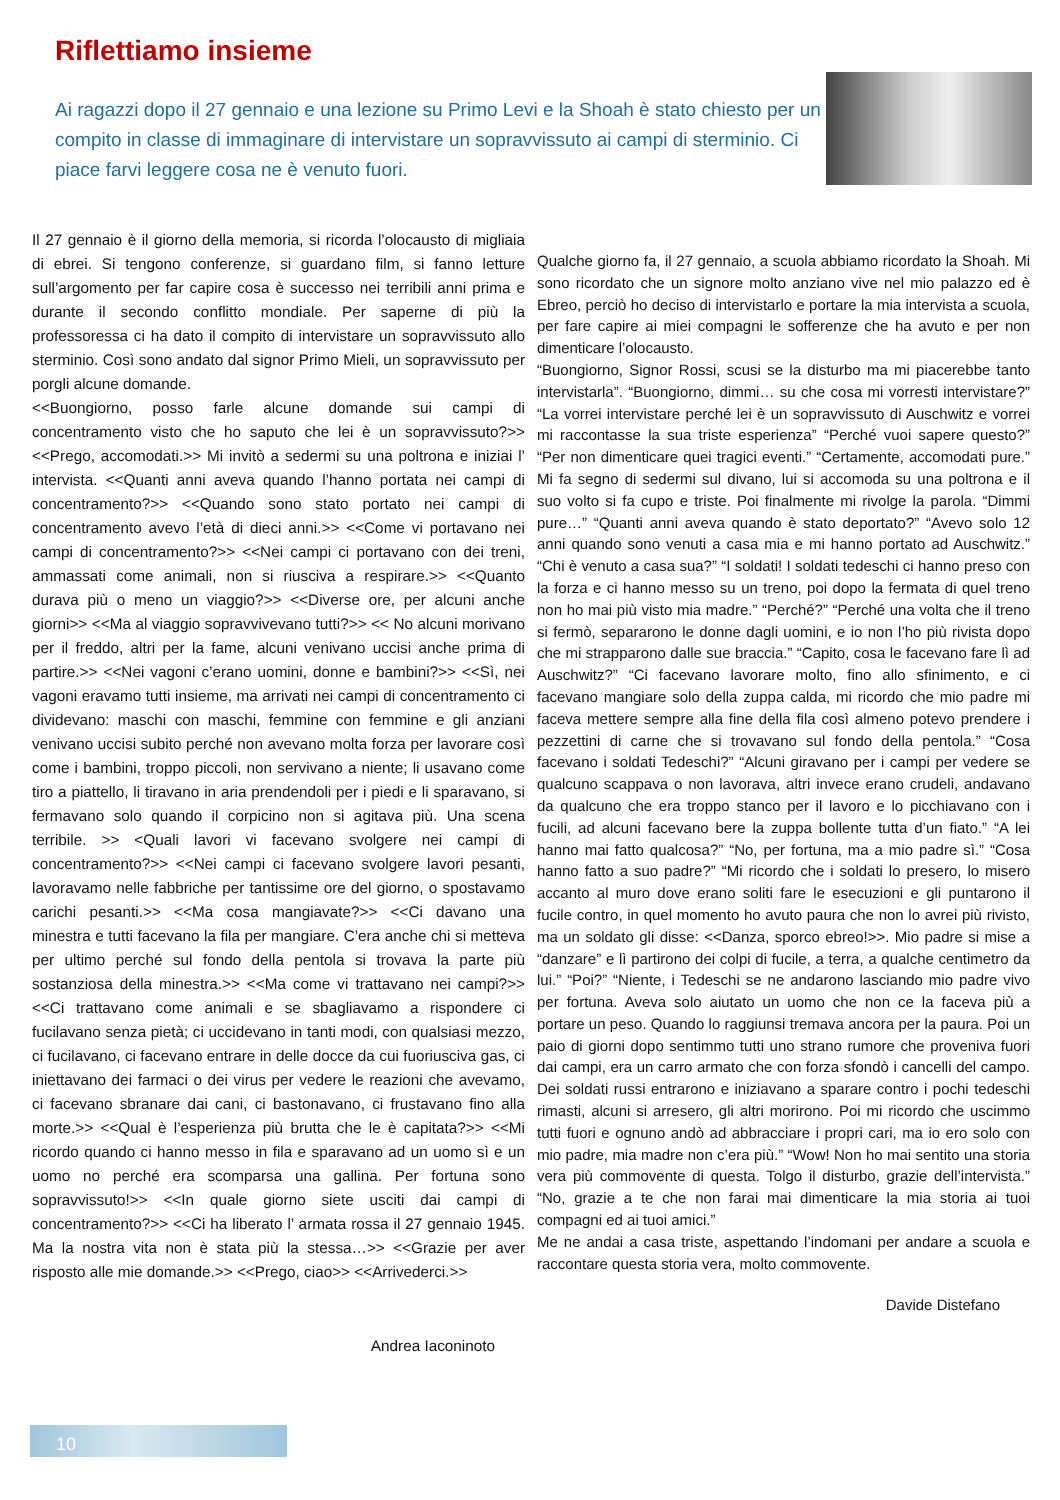Riflettiamo insieme
Ai ragazzi dopo il 27 gennaio e una lezione su Primo Levi e la Shoah è stato chiesto per un compito in classe di immaginare di intervistare un sopravvissuto ai campi di sterminio. Ci piace farvi leggere cosa ne è venuto fuori.
Il 27 gennaio è il giorno della memoria, si ricorda l’olocausto di migliaia di ebrei. Si tengono conferenze, si guardano film, si fanno letture sull’argomento per far capire cosa è successo nei terribili anni prima e durante il secondo conflitto mondiale. Per saperne di più la professoressa ci ha dato il compito di intervistare un sopravvissuto allo sterminio. Così sono andato dal signor Primo Mieli, un sopravvissuto per porgli alcune domande.
<<Buongiorno, posso farle alcune domande sui campi di concentramento visto che ho saputo che lei è un sopravvissuto?>> <<Prego, accomodati.>> Mi invitò a sedermi su una poltrona e iniziai l’ intervista. <<Quanti anni aveva quando l’hanno portata nei campi di concentramento?>> <<Quando sono stato portato nei campi di concentramento avevo l’età di dieci anni.>> <<Come vi portavano nei campi di concentramento?>> <<Nei campi ci portavano con dei treni, ammassati come animali, non si riusciva a respirare.>> <<Quanto durava più o meno un viaggio?>> <<Diverse ore, per alcuni anche giorni>> <<Ma al viaggio sopravvivevano tutti?>> << No alcuni morivano per il freddo, altri per la fame, alcuni venivano uccisi anche prima di partire.>> <<Nei vagoni c’erano uomini, donne e bambini?>> <<Sì, nei vagoni eravamo tutti insieme, ma arrivati nei campi di concentramento ci dividevano: maschi con maschi, femmine con femmine e gli anziani venivano uccisi subito perché non avevano molta forza per lavorare così come i bambini, troppo piccoli, non servivano a niente; li usavano come tiro a piattello, li tiravano in aria prendendoli per i piedi e li sparavano, si fermavano solo quando il corpicino non si agitava più. Una scena terribile. >> <Quali lavori vi facevano svolgere nei campi di concentramento?>> <<Nei campi ci facevano svolgere lavori pesanti, lavoravamo nelle fabbriche per tantissime ore del giorno, o spostavamo carichi pesanti.>> <<Ma cosa mangiavate?>> <<Ci davano una minestra e tutti facevano la fila per mangiare. C’era anche chi si metteva per ultimo perché sul fondo della pentola si trovava la parte più sostanziosa della minestra.>> <<Ma come vi trattavano nei campi?>> <<Ci trattavano come animali e se sbagliavamo a rispondere ci fucilavano senza pietà; ci uccidevano in tanti modi, con qualsiasi mezzo, ci fucilavano, ci facevano entrare in delle docce da cui fuoriusciva gas, ci iniettavano dei farmaci o dei virus per vedere le reazioni che avevamo, ci facevano sbranare dai cani, ci bastonavano, ci frustavano fino alla morte.>> <<Qual è l’esperienza più brutta che le è capitata?>> <<Mi ricordo quando ci hanno messo in fila e sparavano ad un uomo sì e un uomo no perché era scomparsa una gallina. Per fortuna sono sopravvissuto!>> <<In quale giorno siete usciti dai campi di concentramento?>> <<Ci ha liberato l’ armata rossa il 27 gennaio 1945. Ma la nostra vita non è stata più la stessa…>> <<Grazie per aver risposto alle mie domande.>> <<Prego, ciao>> <<Arrivederci.>>
Andrea Iaconinoto
Qualche giorno fa, il 27 gennaio, a scuola abbiamo ricordato la Shoah. Mi sono ricordato che un signore molto anziano vive nel mio palazzo ed è Ebreo, perciò ho deciso di intervistarlo e portare la mia intervista a scuola, per fare capire ai miei compagni le sofferenze che ha avuto e per non dimenticare l’olocausto.
“Buongiorno, Signor Rossi, scusi se la disturbo ma mi piacerebbe tanto intervistarla”. “Buongiorno, dimmi… su che cosa mi vorresti intervistare?” “La vorrei intervistare perché lei è un sopravvissuto di Auschwitz e vorrei mi raccontasse la sua triste esperienza” “Perché vuoi sapere questo?” “Per non dimenticare quei tragici eventi.” “Certamente, accomodati pure.” Mi fa segno di sedermi sul divano, lui si accomoda su una poltrona e il suo volto si fa cupo e triste. Poi finalmente mi rivolge la parola. “Dimmi pure…” “Quanti anni aveva quando è stato deportato?” “Avevo solo 12 anni quando sono venuti a casa mia e mi hanno portato ad Auschwitz.” “Chi è venuto a casa sua?” “I soldati! I soldati tedeschi ci hanno preso con la forza e ci hanno messo su un treno, poi dopo la fermata di quel treno non ho mai più visto mia madre.” “Perché?” “Perché una volta che il treno si fermò, separarono le donne dagli uomini, e io non l’ho più rivista dopo che mi strapparono dalle sue braccia.” “Capito, cosa le facevano fare lì ad Auschwitz?” “Ci facevano lavorare molto, fino allo sfinimento, e ci facevano mangiare solo della zuppa calda, mi ricordo che mio padre mi faceva mettere sempre alla fine della fila così almeno potevo prendere i pezzettini di carne che si trovavano sul fondo della pentola.” “Cosa facevano i soldati Tedeschi?” “Alcuni giravano per i campi per vedere se qualcuno scappava o non lavorava, altri invece erano crudeli, andavano da qualcuno che era troppo stanco per il lavoro e lo picchiavano con i fucili, ad alcuni facevano bere la zuppa bollente tutta d’un fiato.” “A lei hanno mai fatto qualcosa?” “No, per fortuna, ma a mio padre sì.” “Cosa hanno fatto a suo padre?” “Mi ricordo che i soldati lo presero, lo misero accanto al muro dove erano soliti fare le esecuzioni e gli puntarono il fucile contro, in quel momento ho avuto paura che non lo avrei più rivisto, ma un soldato gli disse: <<Danza, sporco ebreo!>>. Mio padre si mise a “danzare” e lì partirono dei colpi di fucile, a terra, a qualche centimetro da lui.” “Poi?” “Niente, i Tedeschi se ne andarono lasciando mio padre vivo per fortuna. Aveva solo aiutato un uomo che non ce la faceva più a portare un peso. Quando lo raggiunsi tremava ancora per la paura. Poi un paio di giorni dopo sentimmo tutti uno strano rumore che proveniva fuori dai campi, era un carro armato che con forza sfondò i cancelli del campo. Dei soldati russi entrarono e iniziavano a sparare contro i pochi tedeschi rimasti, alcuni si arresero, gli altri morirono. Poi mi ricordo che uscimmo tutti fuori e ognuno andò ad abbracciare i propri cari, ma io ero solo con mio padre, mia madre non c’era più.” “Wow! Non ho mai sentito una storia vera più commovente di questa. Tolgo il disturbo, grazie dell’intervista.” “No, grazie a te che non farai mai dimenticare la mia storia ai tuoi compagni ed ai tuoi amici.”
Me ne andai a casa triste, aspettando l’indomani per andare a scuola e raccontare questa storia vera, molto commovente.
Davide Distefano
10